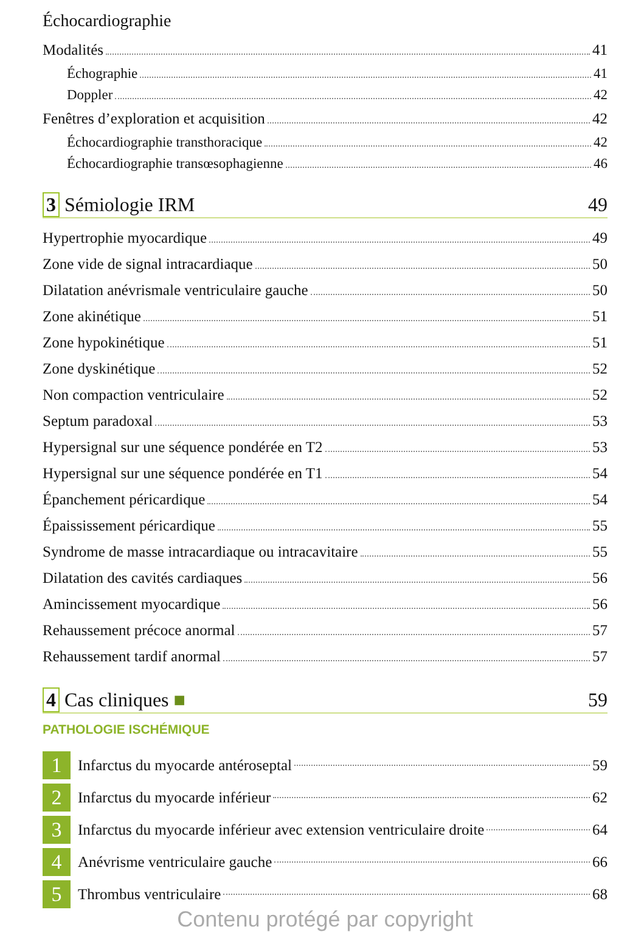Échocardiographie
Modalités 41
Échographie 41
Doppler 42
Fenêtres d’exploration et acquisition 42
Échocardiographie transthoracique 42
Échocardiographie transœsophagienne 46
3 Sémiologie IRM 49
Hypertrophie myocardique 49
Zone vide de signal intracardiaque 50
Dilatation anévrismale ventriculaire gauche 50
Zone akinétique 51
Zone hypokinétique 51
Zone dyskinétique 52
Non compaction ventriculaire 52
Septum paradoxal 53
Hypersignal sur une séquence pondérée en T2 53
Hypersignal sur une séquence pondérée en T1 54
Épanchement péricardique 54
Épaississement péricardique 55
Syndrome de masse intracardiaque ou intracavitaire 55
Dilatation des cavités cardiaques 56
Amincissement myocardique 56
Rehaussement précoce anormal 57
Rehaussement tardif anormal 57
4 Cas cliniques ■ 59
PATHOLOGIE ISCHÉMIQUE
1 Infarctus du myocarde antéroseptal 59
2 Infarctus du myocarde inférieur 62
3 Infarctus du myocarde inférieur avec extension ventriculaire droite 64
4 Anévrisme ventriculaire gauche 66
5 Thrombus ventriculaire 68
Contenu protégé par copyright